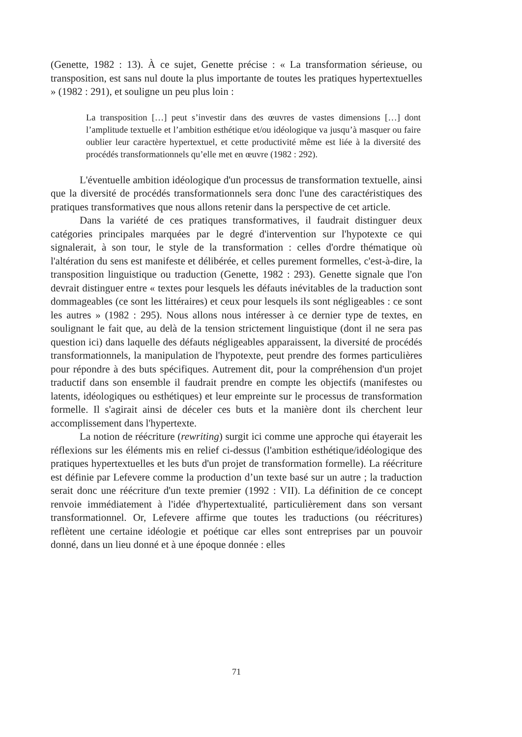(Genette, 1982 : 13). À ce sujet, Genette précise : « La transformation sérieuse, ou transposition, est sans nul doute la plus importante de toutes les pratiques hypertextuelles » (1982 : 291), et souligne un peu plus loin :
La transposition […] peut s’investir dans des œuvres de vastes dimensions […] dont l’amplitude textuelle et l’ambition esthétique et/ou idéologique va jusqu’à masquer ou faire oublier leur caractère hypertextuel, et cette productivité même est liée à la diversité des procédés transformationnels qu’elle met en œuvre (1982 : 292).
L'éventuelle ambition idéologique d'un processus de transformation textuelle, ainsi que la diversité de procédés transformationnels sera donc l'une des caractéristiques des pratiques transformatives que nous allons retenir dans la perspective de cet article.
Dans la variété de ces pratiques transformatives, il faudrait distinguer deux catégories principales marquées par le degré d'intervention sur l'hypotexte ce qui signalerait, à son tour, le style de la transformation : celles d'ordre thématique où l'altération du sens est manifeste et délibérée, et celles purement formelles, c'est-à-dire, la transposition linguistique ou traduction (Genette, 1982 : 293). Genette signale que l'on devrait distinguer entre « textes pour lesquels les défauts inévitables de la traduction sont dommageables (ce sont les littéraires) et ceux pour lesquels ils sont négligeables : ce sont les autres » (1982 : 295). Nous allons nous intéresser à ce dernier type de textes, en soulignant le fait que, au delà de la tension strictement linguistique (dont il ne sera pas question ici) dans laquelle des défauts négligeables apparaissent, la diversité de procédés transformationnels, la manipulation de l'hypotexte, peut prendre des formes particulières pour répondre à des buts spécifiques. Autrement dit, pour la compréhension d'un projet traductif dans son ensemble il faudrait prendre en compte les objectifs (manifestes ou latents, idéologiques ou esthétiques) et leur empreinte sur le processus de transformation formelle. Il s'agirait ainsi de déceler ces buts et la manière dont ils cherchent leur accomplissement dans l'hypertexte.
La notion de réécriture (rewriting) surgit ici comme une approche qui étayerait les réflexions sur les éléments mis en relief ci-dessus (l'ambition esthétique/idéologique des pratiques hypertextuelles et les buts d'un projet de transformation formelle). La réécriture est définie par Lefevere comme la production d’un texte basé sur un autre ; la traduction serait donc une réécriture d'un texte premier (1992 : VII). La définition de ce concept renvoie immédiatement à l'idée d'hypertextualité, particulièrement dans son versant transformationnel. Or, Lefevere affirme que toutes les traductions (ou réécritures) reflètent une certaine idéologie et poétique car elles sont entreprises par un pouvoir donné, dans un lieu donné et à une époque donnée : elles
71